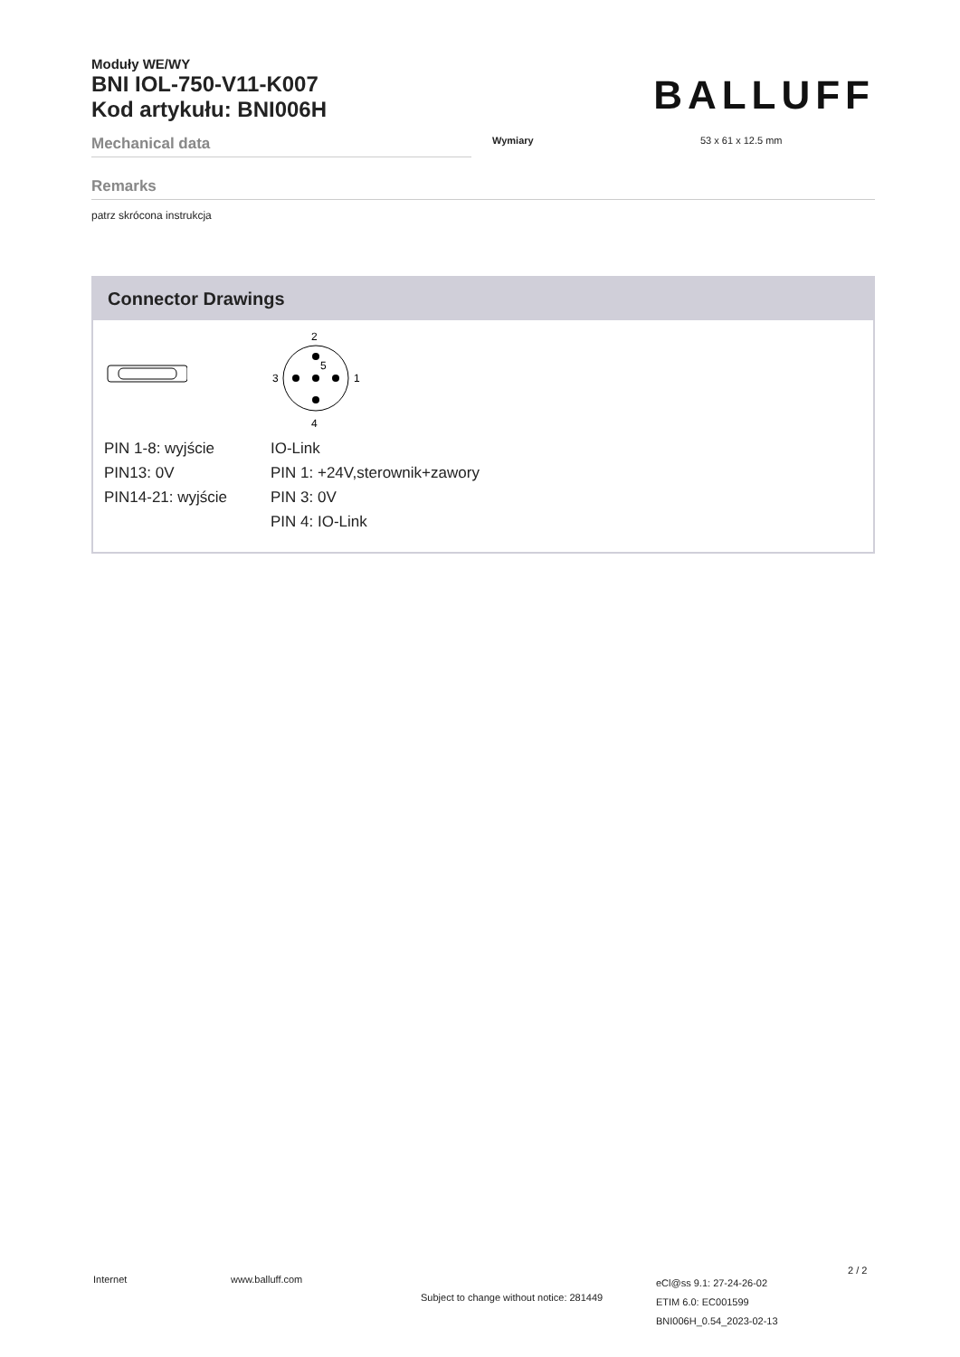Moduły WE/WY
BNI IOL-750-V11-K007
Kod artykułu: BNI006H
BALLUFF
Mechanical data
Wymiary 53 x 61 x 12.5 mm
Remarks
patrz skrócona instrukcja
Connector Drawings
PIN 1-8: wyjście
PIN13: 0V
PIN14-21: wyjście
2
4
3
1
5
IO-Link
PIN 1: +24V,sterownik+zawory
PIN 3: 0V
PIN 4: IO-Link
Internet www.balluff.com
Subject to change without notice: 281449
eCl@ss 9.1: 27-24-26-02
ETIM 6.0: EC001599
BNI006H_0.54_2023-02-13
2 / 2